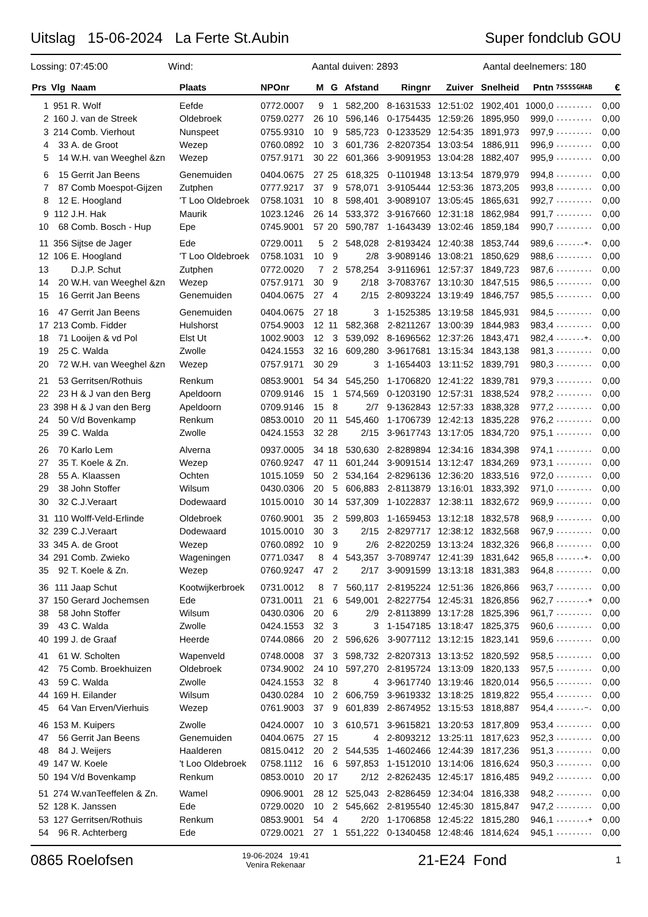Uitslag 15-06-2024 La Ferte St.Aubin Super fondclub GOU
Lossing: 07:45:00 Wind: Aantal duiven: 2893 Aantal deelnemers: 180
| Prs | Vlg | Naam | Plaats | NPOnr | M | G | Afstand | Ringnr | Zuiver | Snelheid | Pntn | 7SSSSGHAB | € |
| --- | --- | --- | --- | --- | --- | --- | --- | --- | --- | --- | --- | --- | --- |
| 1 | 951 | R. Wolf | Eefde | 0772.0007 | 9 | 1 | 582,200 | 8-1631533 | 12:51:02 | 1902,401 | 1000,0 | ......... | 0,00 |
| 2 | 160 | J. van de Streek | Oldebroek | 0759.0277 | 26 | 10 | 596,146 | 0-1754435 | 12:59:26 | 1895,950 | 999,0 | ......... | 0,00 |
| 3 | 214 | Comb. Vierhout | Nunspeet | 0755.9310 | 10 | 9 | 585,723 | 0-1233529 | 12:54:35 | 1891,973 | 997,9 | ......... | 0,00 |
| 4 | 33 | A. de Groot | Wezep | 0760.0892 | 10 | 3 | 601,736 | 2-8207354 | 13:03:54 | 1886,911 | 996,9 | ......... | 0,00 |
| 5 | 14 | W.H. van Weeghel &zn | Wezep | 0757.9171 | 30 | 22 | 601,366 | 3-9091953 | 13:04:28 | 1882,407 | 995,9 | ......... | 0,00 |
| 6 | 15 | Gerrit Jan Beens | Genemuiden | 0404.0675 | 27 | 25 | 618,325 | 0-1101948 | 13:13:54 | 1879,979 | 994,8 | ......... | 0,00 |
| 7 | 87 | Comb Moespot-Gijzen | Zutphen | 0777.9217 | 37 | 9 | 578,071 | 3-9105444 | 12:53:36 | 1873,205 | 993,8 | ......... | 0,00 |
| 8 | 12 | E. Hoogland | 'T Loo Oldebroek | 0758.1031 | 10 | 8 | 598,401 | 3-9089107 | 13:05:45 | 1865,631 | 992,7 | ......... | 0,00 |
| 9 | 112 | J.H. Hak | Maurik | 1023.1246 | 26 | 14 | 533,372 | 3-9167660 | 12:31:18 | 1862,984 | 991,7 | ......... | 0,00 |
| 10 | 68 | Comb. Bosch - Hup | Epe | 0745.9001 | 57 | 20 | 590,787 | 1-1643439 | 13:02:46 | 1859,184 | 990,7 | ......... | 0,00 |
| 11 | 356 | Sijtse de Jager | Ede | 0729.0011 | 5 | 2 | 548,028 | 2-8193424 | 12:40:38 | 1853,744 | 989,6 | .......+. | 0,00 |
| 12 | 106 | E. Hoogland | 'T Loo Oldebroek | 0758.1031 | 10 | 9 | 2/8 | 3-9089146 | 13:08:21 | 1850,629 | 988,6 | ......... | 0,00 |
| 13 | | D.J.P. Schut | Zutphen | 0772.0020 | 7 | 2 | 578,254 | 3-9116961 | 12:57:37 | 1849,723 | 987,6 | ......... | 0,00 |
| 14 | 20 | W.H. van Weeghel &zn | Wezep | 0757.9171 | 30 | 9 | 2/18 | 3-7083767 | 13:10:30 | 1847,515 | 986,5 | ......... | 0,00 |
| 15 | 16 | Gerrit Jan Beens | Genemuiden | 0404.0675 | 27 | 4 | 2/15 | 2-8093224 | 13:19:49 | 1846,757 | 985,5 | ......... | 0,00 |
| 16 | 47 | Gerrit Jan Beens | Genemuiden | 0404.0675 | 27 | 18 | 3 | 1-1525385 | 13:19:58 | 1845,931 | 984,5 | ......... | 0,00 |
| 17 | 213 | Comb. Fidder | Hulshorst | 0754.9003 | 12 | 11 | 582,368 | 2-8211267 | 13:00:39 | 1844,983 | 983,4 | ......... | 0,00 |
| 18 | 71 | Looijen & vd Pol | Elst Ut | 1002.9003 | 12 | 3 | 539,092 | 8-1696562 | 12:37:26 | 1843,471 | 982,4 | .......+. | 0,00 |
| 19 | 25 | C. Walda | Zwolle | 0424.1553 | 32 | 16 | 609,280 | 3-9617681 | 13:15:34 | 1843,138 | 981,3 | ......... | 0,00 |
| 20 | 72 | W.H. van Weeghel &zn | Wezep | 0757.9171 | 30 | 29 | 3 | 1-1654403 | 13:11:52 | 1839,791 | 980,3 | ......... | 0,00 |
| 21 | 53 | Gerritsen/Rothuis | Renkum | 0853.9001 | 54 | 34 | 545,250 | 1-1706820 | 12:41:22 | 1839,781 | 979,3 | ......... | 0,00 |
| 22 | 23 | H & J van den Berg | Apeldoorn | 0709.9146 | 15 | 1 | 574,569 | 0-1203190 | 12:57:31 | 1838,524 | 978,2 | ......... | 0,00 |
| 23 | 398 | H & J van den Berg | Apeldoorn | 0709.9146 | 15 | 8 | 2/7 | 9-1362843 | 12:57:33 | 1838,328 | 977,2 | ......... | 0,00 |
| 24 | 50 | V/d Bovenkamp | Renkum | 0853.0010 | 20 | 11 | 545,460 | 1-1706739 | 12:42:13 | 1835,228 | 976,2 | ......... | 0,00 |
| 25 | 39 | C. Walda | Zwolle | 0424.1553 | 32 | 28 | 2/15 | 3-9617743 | 13:17:05 | 1834,720 | 975,1 | ......... | 0,00 |
| 26 | 70 | Karlo Lem | Alverna | 0937.0005 | 34 | 18 | 530,630 | 2-8289894 | 12:34:16 | 1834,398 | 974,1 | ......... | 0,00 |
| 27 | 35 | T. Koele & Zn. | Wezep | 0760.9247 | 47 | 11 | 601,244 | 3-9091514 | 13:12:47 | 1834,269 | 973,1 | ......... | 0,00 |
| 28 | 55 | A. Klaassen | Ochten | 1015.1059 | 50 | 2 | 534,164 | 2-8296136 | 12:36:20 | 1833,516 | 972,0 | ......... | 0,00 |
| 29 | 38 | John Stoffer | Wilsum | 0430.0306 | 20 | 5 | 606,883 | 2-8113879 | 13:16:01 | 1833,392 | 971,0 | ......... | 0,00 |
| 30 | 32 | C.J.Veraart | Dodewaard | 1015.0010 | 30 | 14 | 537,309 | 1-1022837 | 12:38:11 | 1832,672 | 969,9 | ......... | 0,00 |
| 31 | 110 | Wolff-Veld-Erlinde | Oldebroek | 0760.9001 | 35 | 2 | 599,803 | 1-1659453 | 13:12:18 | 1832,578 | 968,9 | ......... | 0,00 |
| 32 | 239 | C.J.Veraart | Dodewaard | 1015.0010 | 30 | 3 | 2/15 | 2-8297717 | 12:38:12 | 1832,568 | 967,9 | ......... | 0,00 |
| 33 | 345 | A. de Groot | Wezep | 0760.0892 | 10 | 9 | 2/6 | 2-8220259 | 13:13:24 | 1832,326 | 966,8 | ......... | 0,00 |
| 34 | 291 | Comb. Zwieko | Wageningen | 0771.0347 | 8 | 4 | 543,357 | 3-7089747 | 12:41:39 | 1831,642 | 965,8 | .......+. | 0,00 |
| 35 | 92 | T. Koele & Zn. | Wezep | 0760.9247 | 47 | 2 | 2/17 | 3-9091599 | 13:13:18 | 1831,383 | 964,8 | ......... | 0,00 |
| 36 | 111 | Jaap Schut | Kootwijkerbroek | 0731.0012 | 8 | 7 | 560,117 | 2-8195224 | 12:51:36 | 1826,866 | 963,7 | ......... | 0,00 |
| 37 | 150 | Gerard Jochemsen | Ede | 0731.0011 | 21 | 6 | 549,001 | 2-8227754 | 12:45:31 | 1826,856 | 962,7 | ........+ | 0,00 |
| 38 | 58 | John Stoffer | Wilsum | 0430.0306 | 20 | 6 | 2/9 | 2-8113899 | 13:17:28 | 1825,396 | 961,7 | ......... | 0,00 |
| 39 | 43 | C. Walda | Zwolle | 0424.1553 | 32 | 3 | 3 | 1-1547185 | 13:18:47 | 1825,375 | 960,6 | ......... | 0,00 |
| 40 | 199 | J. de Graaf | Heerde | 0744.0866 | 20 | 2 | 596,626 | 3-9077112 | 13:12:15 | 1823,141 | 959,6 | ......... | 0,00 |
| 41 | 61 | W. Scholten | Wapenveld | 0748.0008 | 37 | 3 | 598,732 | 2-8207313 | 13:13:52 | 1820,592 | 958,5 | ......... | 0,00 |
| 42 | 75 | Comb. Broekhuizen | Oldebroek | 0734.9002 | 24 | 10 | 597,270 | 2-8195724 | 13:13:09 | 1820,133 | 957,5 | ......... | 0,00 |
| 43 | 59 | C. Walda | Zwolle | 0424.1553 | 32 | 8 | 4 | 3-9617740 | 13:19:46 | 1820,014 | 956,5 | ......... | 0,00 |
| 44 | 169 | H. Eilander | Wilsum | 0430.0284 | 10 | 2 | 606,759 | 3-9619332 | 13:18:25 | 1819,822 | 955,4 | ......... | 0,00 |
| 45 | 64 | Van Erven/Vierhuis | Wezep | 0761.9003 | 37 | 9 | 601,839 | 2-8674952 | 13:15:53 | 1818,887 | 954,4 | .......~. | 0,00 |
| 46 | 153 | M. Kuipers | Zwolle | 0424.0007 | 10 | 3 | 610,571 | 3-9615821 | 13:20:53 | 1817,809 | 953,4 | ......... | 0,00 |
| 47 | 56 | Gerrit Jan Beens | Genemuiden | 0404.0675 | 27 | 15 | 4 | 2-8093212 | 13:25:11 | 1817,623 | 952,3 | ......... | 0,00 |
| 48 | 84 | J. Weijers | Haalderen | 0815.0412 | 20 | 2 | 544,535 | 1-4602466 | 12:44:39 | 1817,236 | 951,3 | ......... | 0,00 |
| 49 | 147 | W. Koele | 't Loo Oldebroek | 0758.1112 | 16 | 6 | 597,853 | 1-1512010 | 13:14:06 | 1816,624 | 950,3 | ......... | 0,00 |
| 50 | 194 | V/d Bovenkamp | Renkum | 0853.0010 | 20 | 17 | 2/12 | 2-8262435 | 12:45:17 | 1816,485 | 949,2 | ......... | 0,00 |
| 51 | 274 | W.vanTeeffelen & Zn. | Wamel | 0906.9001 | 28 | 12 | 525,043 | 2-8286459 | 12:34:04 | 1816,338 | 948,2 | ......... | 0,00 |
| 52 | 128 | K. Janssen | Ede | 0729.0020 | 10 | 2 | 545,662 | 2-8195540 | 12:45:30 | 1815,847 | 947,2 | ......... | 0,00 |
| 53 | 127 | Gerritsen/Rothuis | Renkum | 0853.9001 | 54 | 4 | 2/20 | 1-1706858 | 12:45:22 | 1815,280 | 946,1 | ........+ | 0,00 |
| 54 | 96 | R. Achterberg | Ede | 0729.0021 | 27 | 1 | 551,222 | 0-1340458 | 12:48:46 | 1814,624 | 945,1 | ......... | 0,00 |
0865 Roelofsen 19-06-2024 19:41
Venira Rekenaar 21-E24 Fond 1